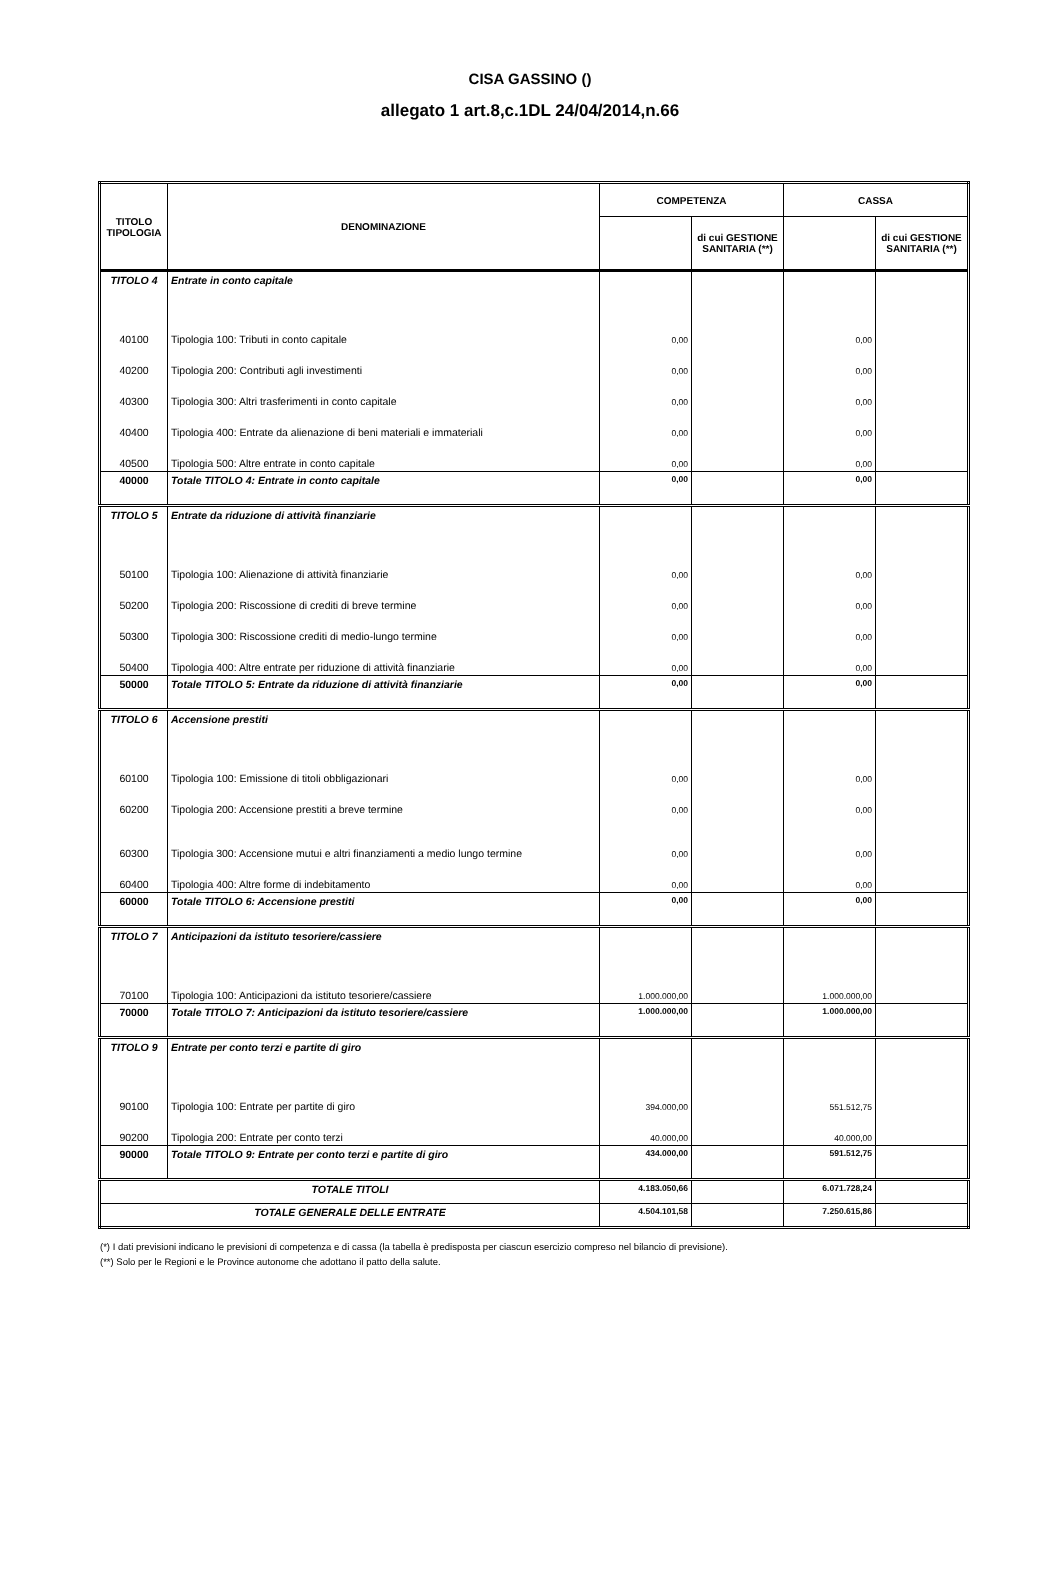CISA GASSINO ()
allegato 1 art.8,c.1DL 24/04/2014,n.66
| TITOLO TIPOLOGIA | DENOMINAZIONE | COMPETENZA | | CASSA | |
| --- | --- | --- | --- | --- | --- |
| | | | di cui GESTIONE SANITARIA (**) | | di cui GESTIONE SANITARIA (**) |
| TITOLO 4 | Entrate in conto capitale | | | | |
| 40100 | Tipologia 100: Tributi in conto capitale | 0,00 | | 0,00 | |
| 40200 | Tipologia 200: Contributi agli investimenti | 0,00 | | 0,00 | |
| 40300 | Tipologia 300: Altri trasferimenti in conto capitale | 0,00 | | 0,00 | |
| 40400 | Tipologia 400: Entrate da alienazione di beni materiali e immateriali | 0,00 | | 0,00 | |
| 40500 | Tipologia 500: Altre entrate in conto capitale | 0,00 | | 0,00 | |
| 40000 | Totale TITOLO 4: Entrate in conto capitale | 0,00 | | 0,00 | |
| TITOLO 5 | Entrate da riduzione di attività finanziarie | | | | |
| 50100 | Tipologia 100: Alienazione di attività finanziarie | 0,00 | | 0,00 | |
| 50200 | Tipologia 200: Riscossione di crediti di breve termine | 0,00 | | 0,00 | |
| 50300 | Tipologia 300: Riscossione crediti di medio-lungo termine | 0,00 | | 0,00 | |
| 50400 | Tipologia 400: Altre entrate per riduzione di attività finanziarie | 0,00 | | 0,00 | |
| 50000 | Totale TITOLO 5: Entrate da riduzione di attività finanziarie | 0,00 | | 0,00 | |
| TITOLO 6 | Accensione prestiti | | | | |
| 60100 | Tipologia 100: Emissione di titoli obbligazionari | 0,00 | | 0,00 | |
| 60200 | Tipologia 200: Accensione prestiti a breve termine | 0,00 | | 0,00 | |
| 60300 | Tipologia 300: Accensione mutui e altri finanziamenti a medio lungo termine | 0,00 | | 0,00 | |
| 60400 | Tipologia 400: Altre forme di indebitamento | 0,00 | | 0,00 | |
| 60000 | Totale TITOLO 6: Accensione prestiti | 0,00 | | 0,00 | |
| TITOLO 7 | Anticipazioni da istituto tesoriere/cassiere | | | | |
| 70100 | Tipologia 100: Anticipazioni da istituto tesoriere/cassiere | 1.000.000,00 | | 1.000.000,00 | |
| 70000 | Totale TITOLO 7: Anticipazioni da istituto tesoriere/cassiere | 1.000.000,00 | | 1.000.000,00 | |
| TITOLO 9 | Entrate per conto terzi e partite di giro | | | | |
| 90100 | Tipologia 100: Entrate per partite di giro | 394.000,00 | | 551.512,75 | |
| 90200 | Tipologia 200: Entrate per conto terzi | 40.000,00 | | 40.000,00 | |
| 90000 | Totale TITOLO 9: Entrate per conto terzi e partite di giro | 434.000,00 | | 591.512,75 | |
| TOTALE TITOLI | | 4.183.050,66 | | 6.071.728,24 | |
| TOTALE GENERALE DELLE ENTRATE | | 4.504.101,58 | | 7.250.615,86 | |
(*) I dati previsioni indicano le previsioni di competenza e di cassa (la tabella è predisposta per ciascun esercizio compreso nel bilancio di previsione).
(**) Solo per le Regioni e le Province autonome che adottano il patto della salute.